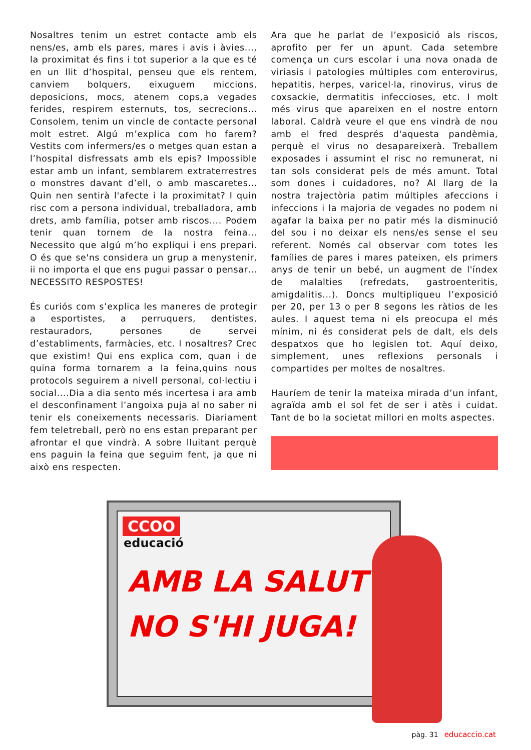Nosaltres tenim un estret contacte amb els nens/es, amb els pares, mares i avis i àvies..., la proximitat és fins i tot superior a la que es té en un llit d’hospital, penseu que els rentem, canviem bolquers, eixuguem miccions, deposicions, mocs, atenem cops,a vegades ferides, respirem esternuts, tos, secrecions… Consolem, tenim un vincle de contacte personal molt estret. Algú m’explica com ho farem? Vestits com infermers/es o metges quan estan a l’hospital disfressats amb els epis? Impossible estar amb un infant, semblarem extraterrestres o monstres davant d’ell, o amb mascaretes… Quin nen sentirà l'afecte i la proximitat? I quin risc com a persona individual, treballadora, amb drets, amb família, potser amb riscos.... Podem tenir quan tornem de la nostra feina... Necessito que algú m’ho expliqui i ens prepari. O és que se'ns considera un grup a menystenir, ii no importa el que ens pugui passar o pensar… NECESSITO RESPOSTES!
És curiós com s’explica les maneres de protegir a esportistes, a perruquers, dentistes, restauradors, persones de servei d’establiments, farmàcies, etc. I nosaltres? Crec que existim! Qui ens explica com, quan i de quina forma tornarem a la feina,quins nous protocols seguirem a nivell personal, col·lectiu i social....Dia a dia sento més incertesa i ara amb el desconfinament l’angoixa puja al no saber ni tenir els coneixements necessaris. Diariament fem teletreball, però no ens estan preparant per afrontar el que vindrà. A sobre lluitant perquè ens paguin la feina que seguim fent, ja que ni això ens respecten.
Ara que he parlat de l’exposició als riscos, aprofito per fer un apunt. Cada setembre comença un curs escolar i una nova onada de viriasis i patologies múltiples com enterovirus, hepatitis, herpes, varicel·la, rinovirus, virus de coxsackie, dermatitis infeccioses, etc. I molt més virus que apareixen en el nostre entorn laboral. Caldrà veure el que ens vindrà de nou amb el fred després d'aquesta pandèmia, perquè el virus no desapareixerà. Treballem exposades i assumint el risc no remunerat, ni tan sols considerat pels de més amunt. Total som dones i cuidadores, no? Al llarg de la nostra trajectòria patim múltiples afeccions i infeccions i la majoria de vegades no podem ni agafar la baixa per no patir més la disminució del sou i no deixar els nens/es sense el seu referent. Només cal observar com totes les famílies de pares i mares pateixen, els primers anys de tenir un bebé, un augment de l'índex de malalties (refredats, gastroenteritis, amigdalitis...). Doncs multipliqueu l’exposició per 20, per 13 o per 8 segons les ràtios de les aules. I aquest tema ni els preocupa el més mínim, ni és considerat pels de dalt, els dels despatxos que ho legislen tot. Aquí deixo, simplement, unes reflexions personals i compartides per moltes de nosaltres.
Hauríem de tenir la mateixa mirada d’un infant, agraïda amb el sol fet de ser i atès i cuidat. Tant de bo la societat millori en molts aspectes.
CCOO
educació
AMB LA SALUT
NO S'HI JUGA!
pàg. 31 educaccio.cat